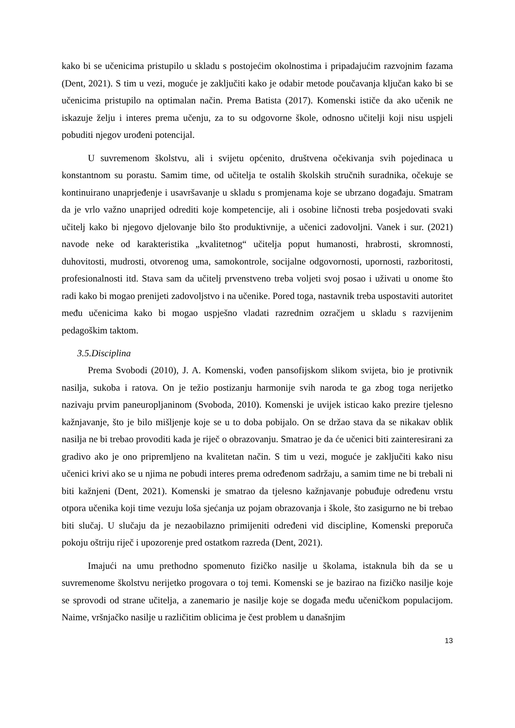kako bi se učenicima pristupilo u skladu s postojećim okolnostima i pripadajućim razvojnim fazama (Dent, 2021). S tim u vezi, moguće je zaključiti kako je odabir metode poučavanja ključan kako bi se učenicima pristupilo na optimalan način. Prema Batista (2017). Komenski ističe da ako učenik ne iskazuje želju i interes prema učenju, za to su odgovorne škole, odnosno učitelji koji nisu uspjeli pobuditi njegov urođeni potencijal.
U suvremenom školstvu, ali i svijetu općenito, društvena očekivanja svih pojedinaca u konstantnom su porastu. Samim time, od učitelja te ostalih školskih stručnih suradnika, očekuje se kontinuirano unaprjeđenje i usavršavanje u skladu s promjenama koje se ubrzano događaju. Smatram da je vrlo važno unaprijed odrediti koje kompetencije, ali i osobine ličnosti treba posjedovati svaki učitelj kako bi njegovo djelovanje bilo što produktivnije, a učenici zadovoljni. Vanek i sur. (2021) navode neke od karakteristika „kvalitetnog“ učitelja poput humanosti, hrabrosti, skromnosti, duhovitosti, mudrosti, otvorenog uma, samokontrole, socijalne odgovornosti, upornosti, razboritosti, profesionalnosti itd. Stava sam da učitelj prvenstveno treba voljeti svoj posao i uživati u onome što radi kako bi mogao prenijeti zadovoljstvo i na učenike. Pored toga, nastavnik treba uspostaviti autoritet među učenicima kako bi mogao uspješno vladati razrednim ozračjem u skladu s razvijenim pedagoškim taktom.
3.5.Disciplina
Prema Svobodi (2010), J. A. Komenski, vođen pansofijskom slikom svijeta, bio je protivnik nasilja, sukoba i ratova. On je težio postizanju harmonije svih naroda te ga zbog toga nerijetko nazivaju prvim paneuropljaninom (Svoboda, 2010). Komenski je uvijek isticao kako prezire tjelesno kažnjavanje, što je bilo mišljenje koje se u to doba pobijalo. On se držao stava da se nikakav oblik nasilja ne bi trebao provoditi kada je riječ o obrazovanju. Smatrao je da će učenici biti zainteresirani za gradivo ako je ono pripremljeno na kvalitetan način. S tim u vezi, moguće je zaključiti kako nisu učenici krivi ako se u njima ne pobudi interes prema određenom sadržaju, a samim time ne bi trebali ni biti kažnjeni (Dent, 2021). Komenski je smatrao da tjelesno kažnjavanje pobuđuje određenu vrstu otpora učenika koji time vezuju loša sjećanja uz pojam obrazovanja i škole, što zasigurno ne bi trebao biti slučaj. U slučaju da je nezaobilazno primijeniti određeni vid discipline, Komenski preporuča pokoju oštriju riječ i upozorenje pred ostatkom razreda (Dent, 2021).
Imajući na umu prethodno spomenuto fizičko nasilje u školama, istaknula bih da se u suvremenome školstvu nerijetko progovara o toj temi. Komenski se je bazirao na fizičko nasilje koje se sprovodi od strane učitelja, a zanemario je nasilje koje se događa među učeničkom populacijom. Naime, vršnjačko nasilje u različitim oblicima je čest problem u današnjim
13